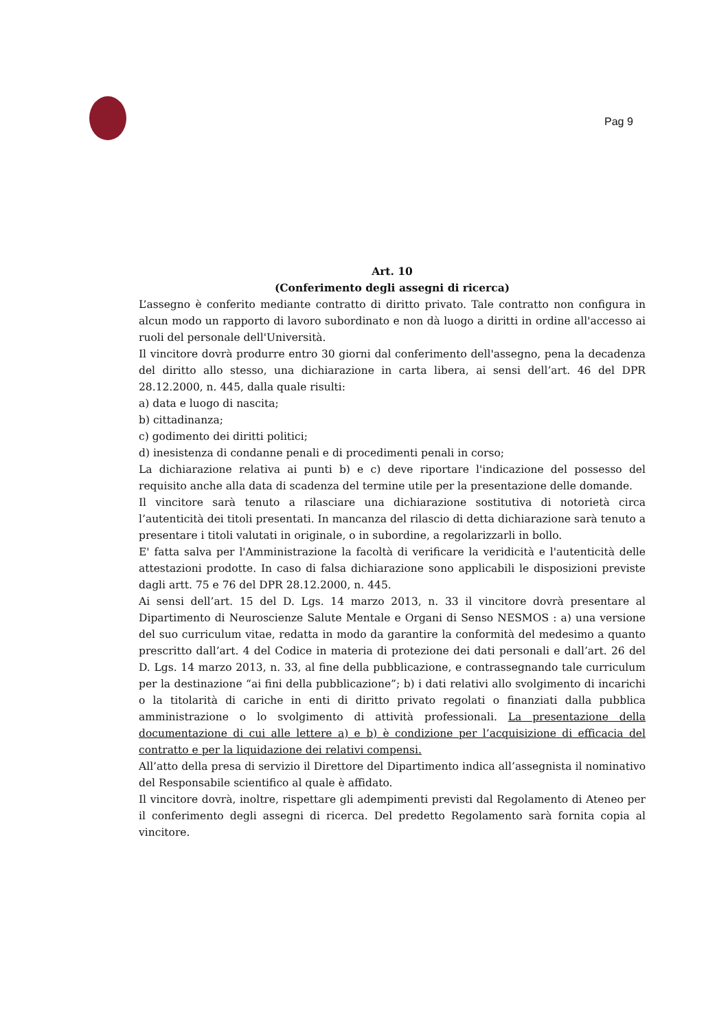Pag 9
Art. 10
(Conferimento degli assegni di ricerca)
L’assegno è conferito mediante contratto di diritto privato. Tale contratto non configura in alcun modo un rapporto di lavoro subordinato e non dà luogo a diritti in ordine all'accesso ai ruoli del personale dell'Università.
Il vincitore dovrà produrre entro 30 giorni dal conferimento dell'assegno, pena la decadenza del diritto allo stesso, una dichiarazione in carta libera, ai sensi dell’art. 46 del DPR 28.12.2000, n. 445, dalla quale risulti:
a) data e luogo di nascita;
b) cittadinanza;
c) godimento dei diritti politici;
d) inesistenza di condanne penali e di procedimenti penali in corso;
La dichiarazione relativa ai punti b) e c) deve riportare l'indicazione del possesso del requisito anche alla data di scadenza del termine utile per la presentazione delle domande.
Il vincitore sarà tenuto a rilasciare una dichiarazione sostitutiva di notorietà circa l’autenticità dei titoli presentati. In mancanza del rilascio di detta dichiarazione sarà tenuto a presentare i titoli valutati in originale, o in subordine, a regolarizzarli in bollo.
E' fatta salva per l'Amministrazione la facoltà di verificare la veridicità e l'autenticità delle attestazioni prodotte. In caso di falsa dichiarazione sono applicabili le disposizioni previste dagli artt. 75 e 76 del DPR 28.12.2000, n. 445.
Ai sensi dell’art. 15 del D. Lgs. 14 marzo 2013, n. 33 il vincitore dovrà presentare al Dipartimento di Neuroscienze Salute Mentale e Organi di Senso NESMOS : a) una versione del suo curriculum vitae, redatta in modo da garantire la conformità del medesimo a quanto prescritto dall’art. 4 del Codice in materia di protezione dei dati personali e dall’art. 26 del D. Lgs. 14 marzo 2013, n. 33, al fine della pubblicazione, e contrassegnando tale curriculum per la destinazione “ai fini della pubblicazione”; b) i dati relativi allo svolgimento di incarichi o la titolarità di cariche in enti di diritto privato regolati o finanziati dalla pubblica amministrazione o lo svolgimento di attività professionali. La presentazione della documentazione di cui alle lettere a) e b) è condizione per l’acquisizione di efficacia del contratto e per la liquidazione dei relativi compensi.
All’atto della presa di servizio il Direttore del Dipartimento indica all’assegnista il nominativo del Responsabile scientifico al quale è affidato.
Il vincitore dovrà, inoltre, rispettare gli adempimenti previsti dal Regolamento di Ateneo per il conferimento degli assegni di ricerca. Del predetto Regolamento sarà fornita copia al vincitore.